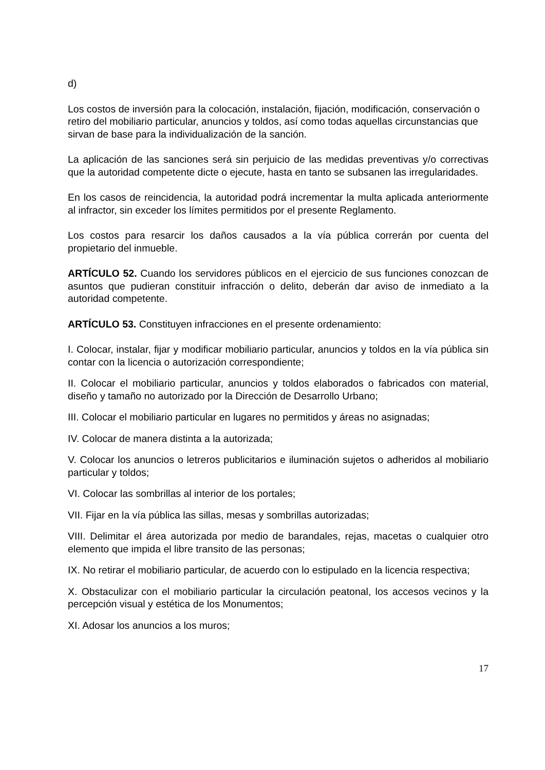d)
Los costos de inversión para la colocación, instalación, fijación, modificación, conservación o retiro del mobiliario particular, anuncios y toldos, así como todas aquellas circunstancias que sirvan de base para la individualización de la sanción.
La aplicación de las sanciones será sin perjuicio de las medidas preventivas y/o correctivas que la autoridad competente dicte o ejecute, hasta en tanto se subsanen las irregularidades.
En los casos de reincidencia, la autoridad podrá incrementar la multa aplicada anteriormente al infractor, sin exceder los límites permitidos por el presente Reglamento.
Los costos para resarcir los daños causados a la vía pública correrán por cuenta del propietario del inmueble.
ARTÍCULO 52. Cuando los servidores públicos en el ejercicio de sus funciones conozcan de asuntos que pudieran constituir infracción o delito, deberán dar aviso de inmediato a la autoridad competente.
ARTÍCULO 53. Constituyen infracciones en el presente ordenamiento:
I. Colocar, instalar, fijar y modificar mobiliario particular, anuncios y toldos en la vía pública sin contar con la licencia o autorización correspondiente;
II. Colocar el mobiliario particular, anuncios y toldos elaborados o fabricados con material, diseño y tamaño no autorizado por la Dirección de Desarrollo Urbano;
III. Colocar el mobiliario particular en lugares no permitidos y áreas no asignadas;
IV. Colocar de manera distinta a la autorizada;
V. Colocar los anuncios o letreros publicitarios e iluminación sujetos o adheridos al mobiliario particular y toldos;
VI. Colocar las sombrillas al interior de los portales;
VII. Fijar en la vía pública las sillas, mesas y sombrillas autorizadas;
VIII. Delimitar el área autorizada por medio de barandales, rejas, macetas o cualquier otro elemento que impida el libre transito de las personas;
IX. No retirar el mobiliario particular, de acuerdo con lo estipulado en la licencia respectiva;
X. Obstaculizar con el mobiliario particular la circulación peatonal, los accesos vecinos y la percepción visual y estética de los Monumentos;
XI. Adosar los anuncios a los muros;
17